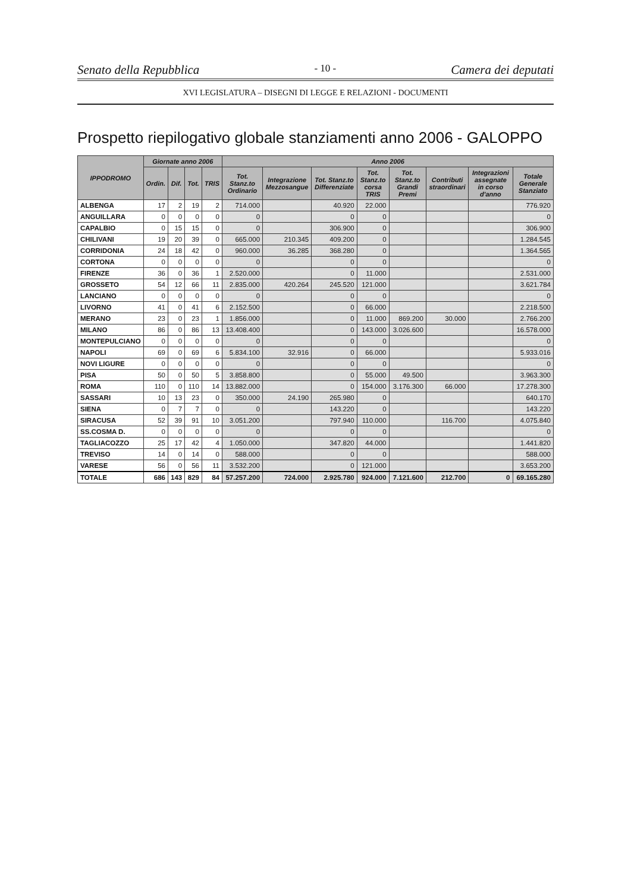Senato della Repubblica - 10 - Camera dei deputati
XVI LEGISLATURA – DISEGNI DI LEGGE E RELAZIONI - DOCUMENTI
Prospetto riepilogativo globale stanziamenti anno 2006 - GALOPPO
| IPPODROMO | Giornate anno 2006 | | | | Anno 2006 | | | | | | | |
| --- | --- | --- | --- | --- | --- | --- | --- | --- | --- | --- | --- | --- |
| | Ordin. | Dif. | Tot. | TRIS | Tot. Stanz.to Ordinario | Integrazione Mezzosangue | Tot. Stanz.to Differenziate | Tot. Stanz.to corsa TRIS | Tot. Stanz.to Grandi Premi | Contributi straordinari | Integrazioni assegnate in corso d'anno | Totale Generale Stanziato |
| ALBENGA | 17 | 2 | 19 | 2 | 714.000 | | 40.920 | 22.000 | | | | 776.920 |
| ANGUILLARA | 0 | 0 | 0 | 0 | 0 | | 0 | 0 | | | | 0 |
| CAPALBIO | 0 | 15 | 15 | 0 | 0 | | 306.900 | 0 | | | | 306.900 |
| CHILIVANI | 19 | 20 | 39 | 0 | 665.000 | 210.345 | 409.200 | 0 | | | | 1.284.545 |
| CORRIDONIA | 24 | 18 | 42 | 0 | 960.000 | 36.285 | 368.280 | 0 | | | | 1.364.565 |
| CORTONA | 0 | 0 | 0 | 0 | 0 | | 0 | 0 | | | | 0 |
| FIRENZE | 36 | 0 | 36 | 1 | 2.520.000 | | 0 | 11.000 | | | | 2.531.000 |
| GROSSETO | 54 | 12 | 66 | 11 | 2.835.000 | 420.264 | 245.520 | 121.000 | | | | 3.621.784 |
| LANCIANO | 0 | 0 | 0 | 0 | 0 | | 0 | 0 | | | | 0 |
| LIVORNO | 41 | 0 | 41 | 6 | 2.152.500 | | 0 | 66.000 | | | | 2.218.500 |
| MERANO | 23 | 0 | 23 | 1 | 1.856.000 | | 0 | 11.000 | 869.200 | 30.000 | | 2.766.200 |
| MILANO | 86 | 0 | 86 | 13 | 13.408.400 | | 0 | 143.000 | 3.026.600 | | | 16.578.000 |
| MONTEPULCIANO | 0 | 0 | 0 | 0 | 0 | | 0 | 0 | | | | 0 |
| NAPOLI | 69 | 0 | 69 | 6 | 5.834.100 | 32.916 | 0 | 66.000 | | | | 5.933.016 |
| NOVI LIGURE | 0 | 0 | 0 | 0 | 0 | | 0 | 0 | | | | 0 |
| PISA | 50 | 0 | 50 | 5 | 3.858.800 | | 0 | 55.000 | 49.500 | | | 3.963.300 |
| ROMA | 110 | 0 | 110 | 14 | 13.882.000 | | 0 | 154.000 | 3.176.300 | 66.000 | | 17.278.300 |
| SASSARI | 10 | 13 | 23 | 0 | 350.000 | 24.190 | 265.980 | 0 | | | | 640.170 |
| SIENA | 0 | 7 | 7 | 0 | 0 | | 143.220 | 0 | | | | 143.220 |
| SIRACUSA | 52 | 39 | 91 | 10 | 3.051.200 | | 797.940 | 110.000 | | 116.700 | | 4.075.840 |
| SS.COSMA D. | 0 | 0 | 0 | 0 | 0 | | 0 | 0 | | | | 0 |
| TAGLIACOZZO | 25 | 17 | 42 | 4 | 1.050.000 | | 347.820 | 44.000 | | | | 1.441.820 |
| TREVISO | 14 | 0 | 14 | 0 | 588.000 | | 0 | 0 | | | | 588.000 |
| VARESE | 56 | 0 | 56 | 11 | 3.532.200 | | 0 | 121.000 | | | | 3.653.200 |
| TOTALE | 686 | 143 | 829 | 84 | 57.257.200 | 724.000 | 2.925.780 | 924.000 | 7.121.600 | 212.700 | 0 | 69.165.280 |